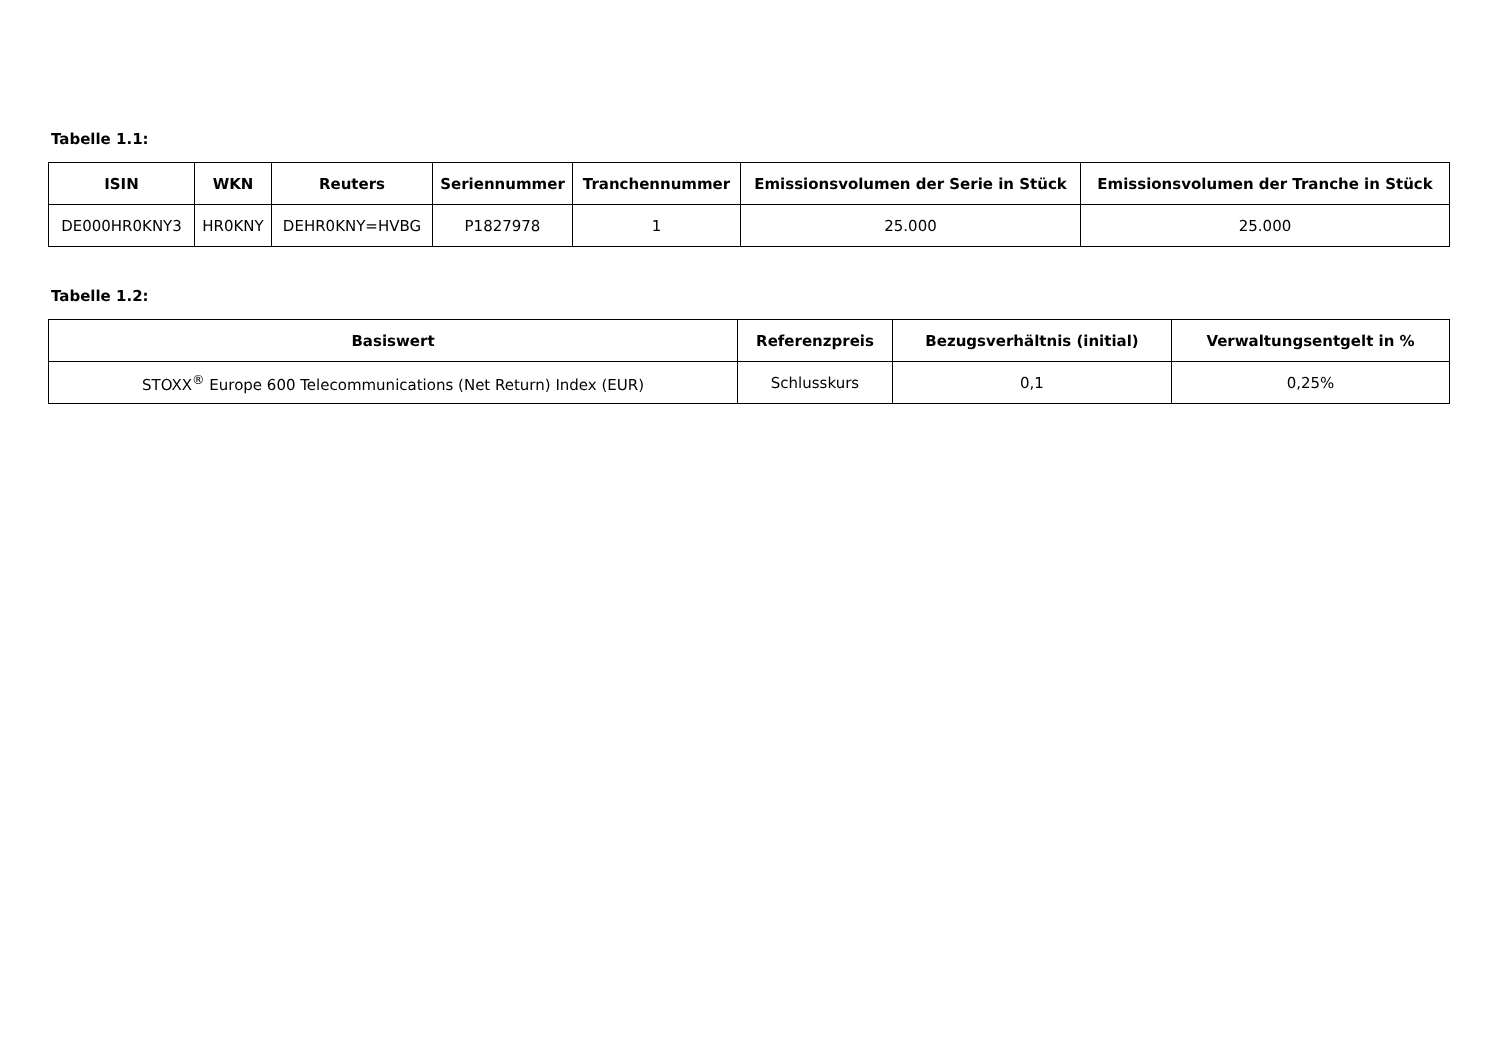Tabelle 1.1:
| ISIN | WKN | Reuters | Seriennummer | Tranchennummer | Emissionsvolumen der Serie in Stück | Emissionsvolumen der Tranche in Stück |
| --- | --- | --- | --- | --- | --- | --- |
| DE000HR0KNY3 | HR0KNY | DEHR0KNY=HVBG | P1827978 | 1 | 25.000 | 25.000 |
Tabelle 1.2:
| Basiswert | Referenzpreis | Bezugsverhältnis (initial) | Verwaltungsentgelt in % |
| --- | --- | --- | --- |
| STOXX<sup>®</sup> Europe 600 Telecommunications (Net Return) Index (EUR) | Schlusskurs | 0,1 | 0,25% |